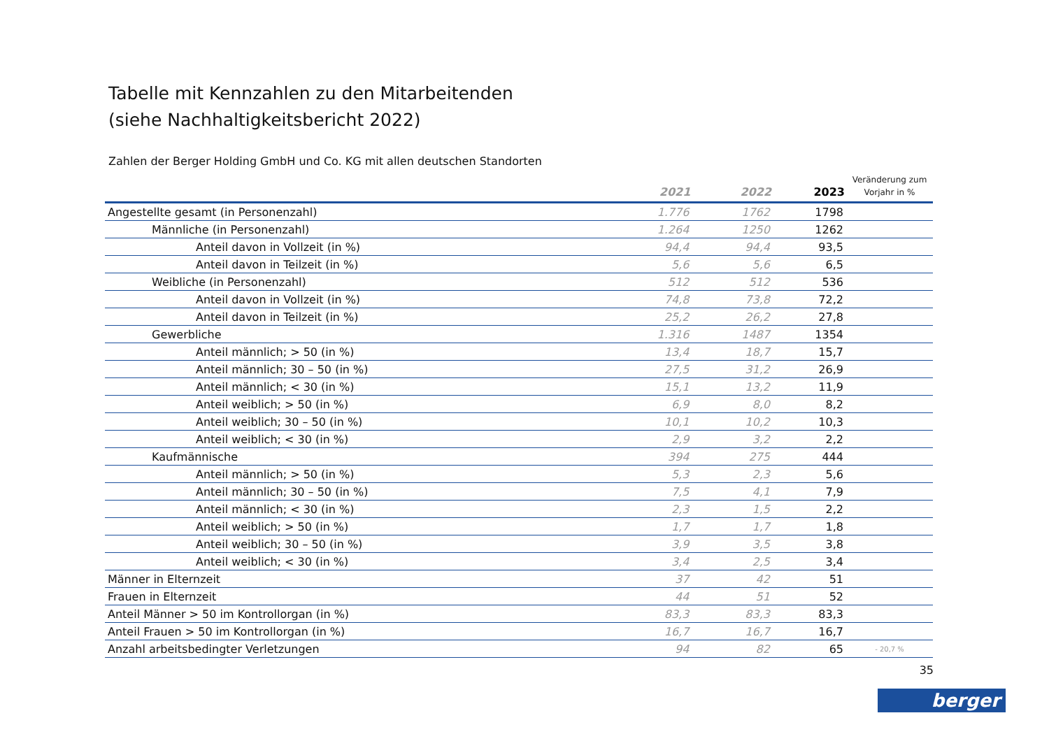Tabelle mit Kennzahlen zu den Mitarbeitenden
(siehe Nachhaltigkeitsbericht 2022)
Zahlen der Berger Holding GmbH und Co. KG mit allen deutschen Standorten
| | 2021 | 2022 | 2023 | Veränderung zum Vorjahr in % |
| --- | --- | --- | --- | --- |
| Angestellte gesamt (in Personenzahl) | 1.776 | 1762 | 1798 | |
| Männliche (in Personenzahl) | 1.264 | 1250 | 1262 | |
| Anteil davon in Vollzeit (in %) | 94,4 | 94,4 | 93,5 | |
| Anteil davon in Teilzeit (in %) | 5,6 | 5,6 | 6,5 | |
| Weibliche (in Personenzahl) | 512 | 512 | 536 | |
| Anteil davon in Vollzeit (in %) | 74,8 | 73,8 | 72,2 | |
| Anteil davon in Teilzeit (in %) | 25,2 | 26,2 | 27,8 | |
| Gewerbliche | 1.316 | 1487 | 1354 | |
| Anteil männlich; > 50 (in %) | 13,4 | 18,7 | 15,7 | |
| Anteil männlich; 30 – 50 (in %) | 27,5 | 31,2 | 26,9 | |
| Anteil männlich; < 30 (in %) | 15,1 | 13,2 | 11,9 | |
| Anteil weiblich; > 50 (in %) | 6,9 | 8,0 | 8,2 | |
| Anteil weiblich; 30 – 50 (in %) | 10,1 | 10,2 | 10,3 | |
| Anteil weiblich; < 30 (in %) | 2,9 | 3,2 | 2,2 | |
| Kaufmännische | 394 | 275 | 444 | |
| Anteil männlich; > 50 (in %) | 5,3 | 2,3 | 5,6 | |
| Anteil männlich; 30 – 50 (in %) | 7,5 | 4,1 | 7,9 | |
| Anteil männlich; < 30 (in %) | 2,3 | 1,5 | 2,2 | |
| Anteil weiblich; > 50 (in %) | 1,7 | 1,7 | 1,8 | |
| Anteil weiblich; 30 – 50 (in %) | 3,9 | 3,5 | 3,8 | |
| Anteil weiblich; < 30 (in %) | 3,4 | 2,5 | 3,4 | |
| Männer in Elternzeit | 37 | 42 | 51 | |
| Frauen in Elternzeit | 44 | 51 | 52 | |
| Anteil Männer > 50 im Kontrollorgan (in %) | 83,3 | 83,3 | 83,3 | |
| Anteil Frauen > 50 im Kontrollorgan (in %) | 16,7 | 16,7 | 16,7 | |
| Anzahl arbeitsbedingter Verletzungen | 94 | 82 | 65 | - 20,7 % |
35
berger